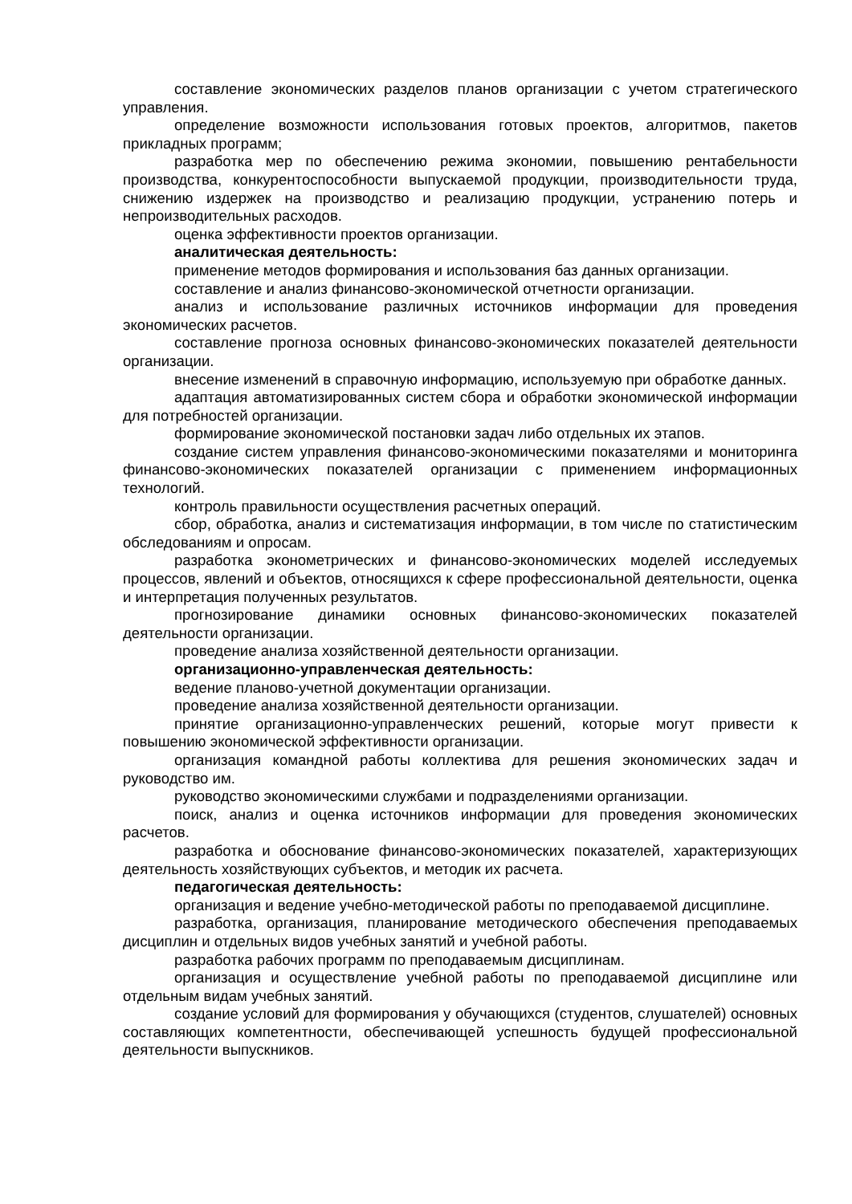составление экономических разделов планов организации с учетом стратегического управления.
определение возможности использования готовых проектов, алгоритмов, пакетов прикладных программ;
разработка мер по обеспечению режима экономии, повышению рентабельности производства, конкурентоспособности выпускаемой продукции, производительности труда, снижению издержек на производство и реализацию продукции, устранению потерь и непроизводительных расходов.
оценка эффективности проектов организации.
аналитическая деятельность:
применение методов формирования и использования баз данных организации.
составление и анализ финансово-экономической отчетности организации.
анализ и использование различных источников информации для проведения экономических расчетов.
составление прогноза основных финансово-экономических показателей деятельности организации.
внесение изменений в справочную информацию, используемую при обработке данных.
адаптация автоматизированных систем сбора и обработки экономической информации для потребностей организации.
формирование экономической постановки задач либо отдельных их этапов.
создание систем управления финансово-экономическими показателями и мониторинга финансово-экономических показателей организации с применением информационных технологий.
контроль правильности осуществления расчетных операций.
сбор, обработка, анализ и систематизация информации, в том числе по статистическим обследованиям и опросам.
разработка эконометрических и финансово-экономических моделей исследуемых процессов, явлений и объектов, относящихся к сфере профессиональной деятельности, оценка и интерпретация полученных результатов.
прогнозирование динамики основных финансово-экономических показателей деятельности организации.
проведение анализа хозяйственной деятельности организации.
организационно-управленческая деятельность:
ведение планово-учетной документации организации.
проведение анализа хозяйственной деятельности организации.
принятие организационно-управленческих решений, которые могут привести к повышению экономической эффективности организации.
организация командной работы коллектива для решения экономических задач и руководство им.
руководство экономическими службами и подразделениями организации.
поиск, анализ и оценка источников информации для проведения экономических расчетов.
разработка и обоснование финансово-экономических показателей, характеризующих деятельность хозяйствующих субъектов, и методик их расчета.
педагогическая деятельность:
организация и ведение учебно-методической работы по преподаваемой дисциплине.
разработка, организация, планирование методического обеспечения преподаваемых дисциплин и отдельных видов учебных занятий и учебной работы.
разработка рабочих программ по преподаваемым дисциплинам.
организация и осуществление учебной работы по преподаваемой дисциплине или отдельным видам учебных занятий.
создание условий для формирования у обучающихся (студентов, слушателей) основных составляющих компетентности, обеспечивающей успешность будущей профессиональной деятельности выпускников.